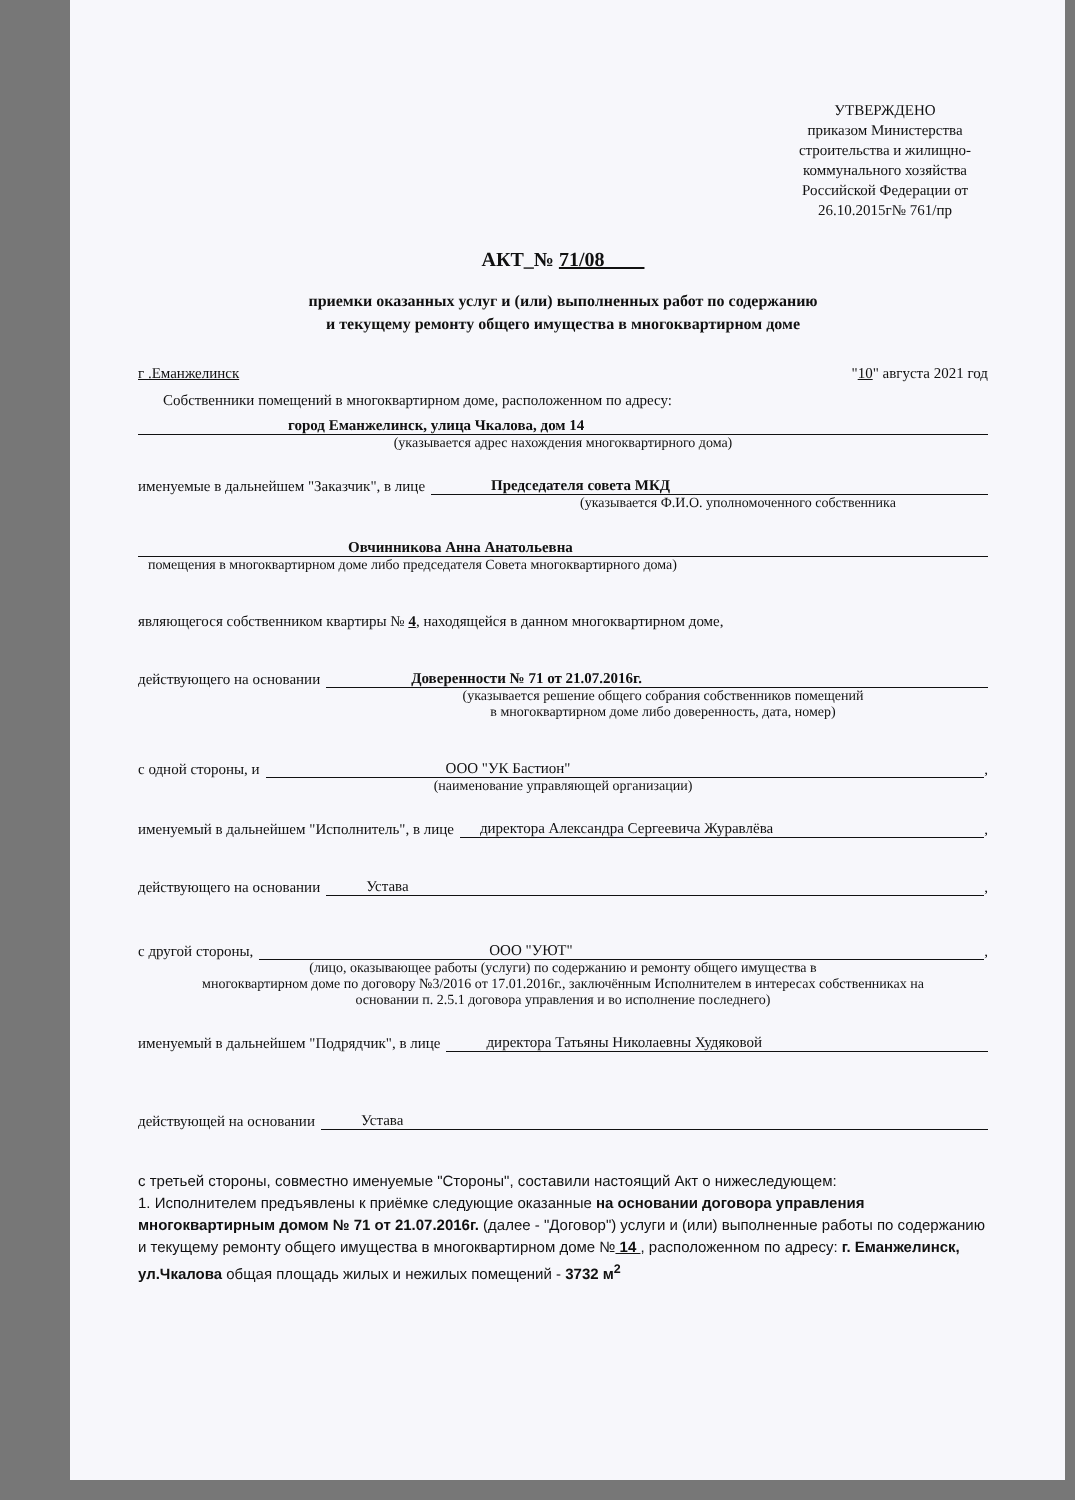УТВЕРЖДЕНО
приказом Министерства строительства и жилищно-коммунального хозяйства Российской Федерации от 26.10.2015г№ 761/пр
АКТ_№ 71/08
приемки оказанных услуг и (или) выполненных работ по содержанию
и текущему ремонту общего имущества в многоквартирном доме
г .Еманжелинск "10" августа 2021 год
Собственники помещений в многоквартирном доме, расположенном по адресу:
город Еманжелинск, улица Чкалова, дом 14
(указывается адрес нахождения многоквартирного дома)
именуемые в дальнейшем "Заказчик", в лице Председателя совета МКД
(указывается Ф.И.О. уполномоченного собственника
Овчинникова Анна Анатольевна
помещения в многоквартирном доме либо председателя Совета многоквартирного дома)
являющегося собственником квартиры № 4, находящейся в данном многоквартирном доме,
действующего на основании Доверенности № 71 от 21.07.2016г.
(указывается решение общего собрания собственников помещений
в многоквартирном доме либо доверенность, дата, номер)
с одной стороны, и ООО "УК Бастион",
(наименование управляющей организации)
именуемый в дальнейшем "Исполнитель", в лице директора Александра Сергеевича Журавлёва,
действующего на основании Устава,
с другой стороны, ООО "УЮТ",
(лицо, оказывающее работы (услуги) по содержанию и ремонту общего имущества в
многоквартирном доме по договору №3/2016 от 17.01.2016г., заключённым Исполнителем в интересах собственниках на
основании п. 2.5.1 договора управления и во исполнение последнего)
именуемый в дальнейшем "Подрядчик", в лице директора Татьяны Николаевны Худяковой
действующей на основании Устава
с третьей стороны, совместно именуемые "Стороны", составили настоящий Акт о нижеследующем:
1. Исполнителем предъявлены к приёмке следующие оказанные на основании договора управления многоквартирным домом № 71 от 21.07.2016г. (далее - "Договор") услуги и (или) выполненные работы по содержанию и текущему ремонту общего имущества в многоквартирном доме № 14 , расположенном по адресу: г. Еманжелинск, ул.Чкалова общая площадь жилых и нежилых помещений - 3732 м<sup>2</sup>